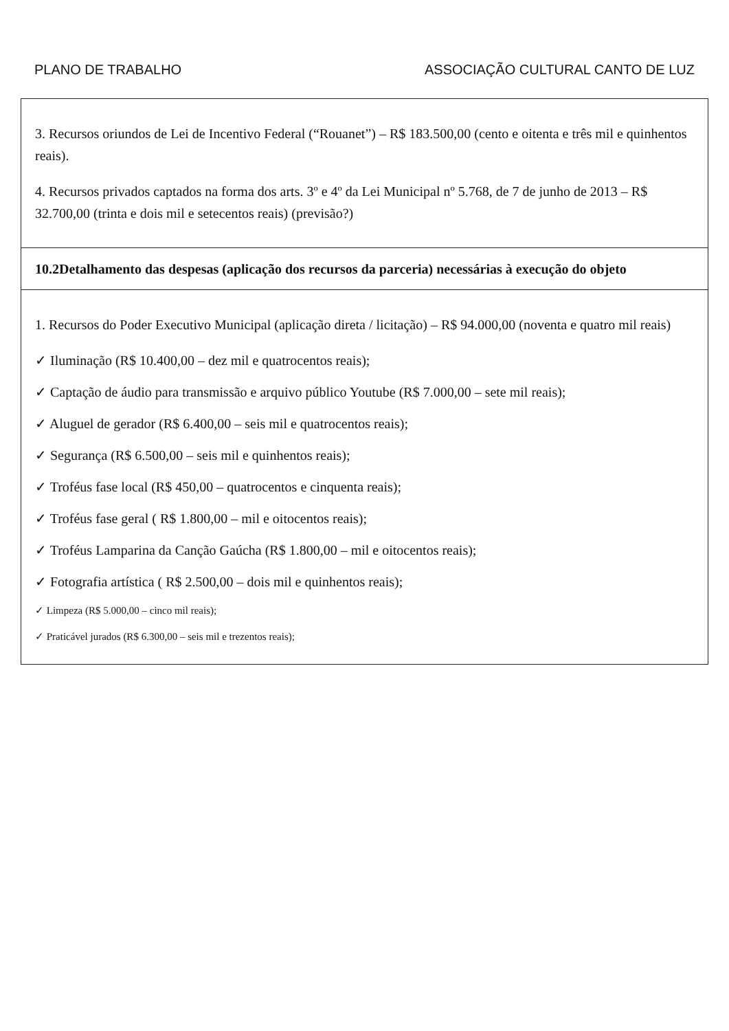PLANO DE TRABALHO ASSOCIAÇÃO CULTURAL CANTO DE LUZ
| 3. Recursos oriundos de Lei de Incentivo Federal (“Rouanet”) – R$ 183.500,00 (cento e oitenta e três mil e quinhentos reais). 4. Recursos privados captados na forma dos arts. 3º e 4º da Lei Municipal nº 5.768, de 7 de junho de 2013 – R$ 32.700,00 (trinta e dois mil e setecentos reais) (previsão?) |
| 10.2Detalhamento das despesas (aplicação dos recursos da parceria) necessárias à execução do objeto |
| 1. Recursos do Poder Executivo Municipal (aplicação direta / licitação) – R$ 94.000,00 (noventa e quatro mil reais) ✓ Iluminação (R$ 10.400,00 – dez mil e quatrocentos reais); ✓ Captação de áudio para transmissão e arquivo público Youtube (R$ 7.000,00 – sete mil reais); ✓ Aluguel de gerador (R$ 6.400,00 – seis mil e quatrocentos reais); ✓ Segurança (R$ 6.500,00 – seis mil e quinhentos reais); ✓ Troféus fase local (R$ 450,00 – quatrocentos e cinquenta reais); ✓ Troféus fase geral ( R$ 1.800,00 – mil e oitocentos reais); ✓ Troféus Lamparina da Canção Gaúcha (R$ 1.800,00 – mil e oitocentos reais); ✓ Fotografia artística ( R$ 2.500,00 – dois mil e quinhentos reais); ✓ Limpeza (R$ 5.000,00 – cinco mil reais); ✓ Praticável jurados (R$ 6.300,00 – seis mil e trezentos reais); |